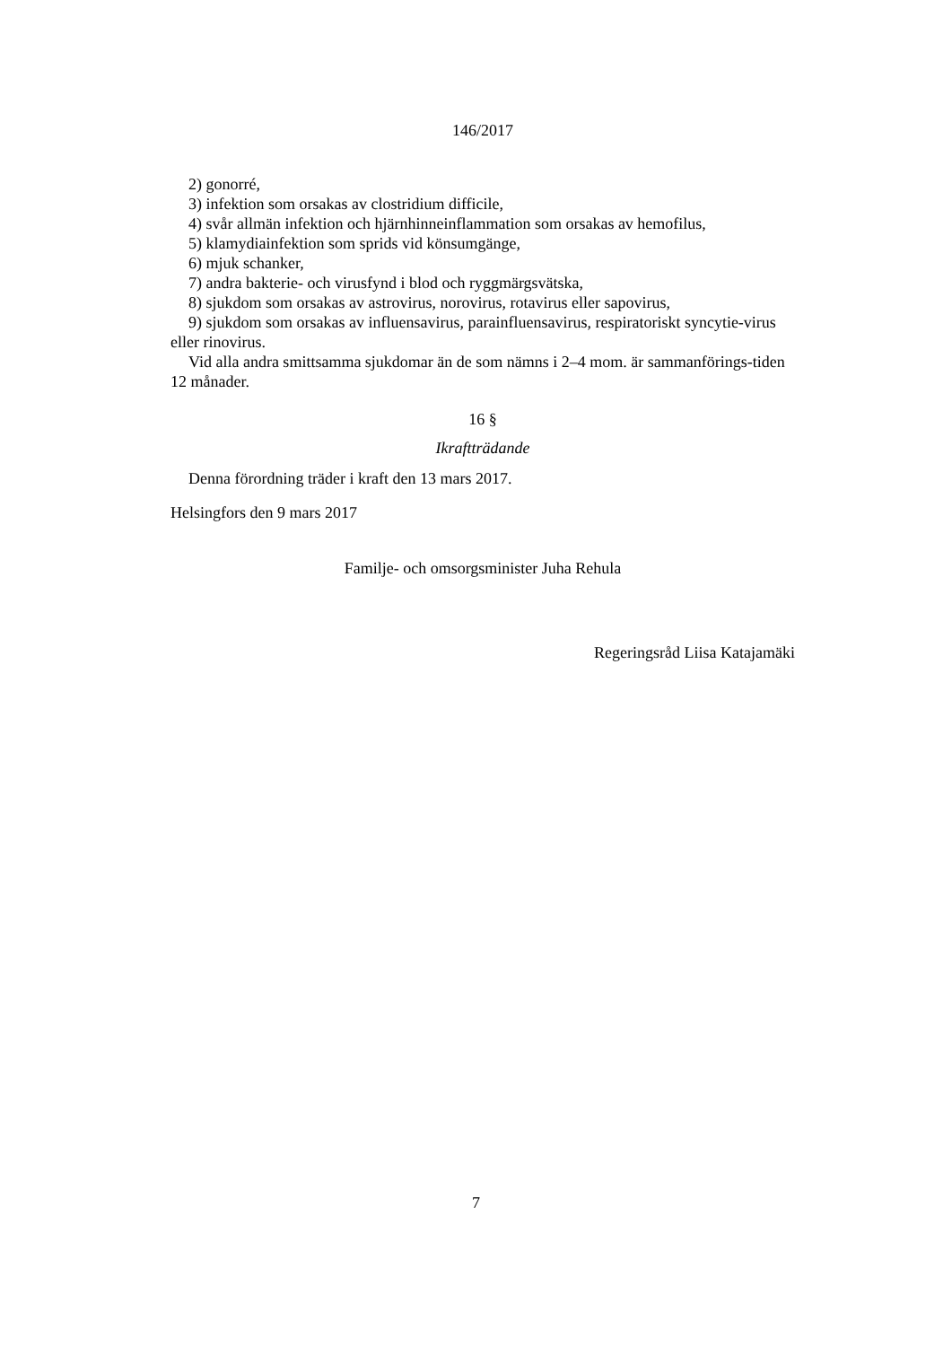146/2017
2) gonorré,
3) infektion som orsakas av clostridium difficile,
4) svår allmän infektion och hjärnhinneinflammation som orsakas av hemofilus,
5) klamydiainfektion som sprids vid könsumgänge,
6) mjuk schanker,
7) andra bakterie- och virusfynd i blod och ryggmärgsvätska,
8) sjukdom som orsakas av astrovirus, norovirus, rotavirus eller sapovirus,
9) sjukdom som orsakas av influensavirus, parainfluensavirus, respiratoriskt syncytie-virus eller rinovirus.
Vid alla andra smittsamma sjukdomar än de som nämns i 2–4 mom. är sammanförings-tiden 12 månader.
16 §
Ikraftträdande
Denna förordning träder i kraft den 13 mars 2017.
Helsingfors den 9 mars 2017
Familje- och omsorgsminister Juha Rehula
Regeringsråd Liisa Katajamäki
7